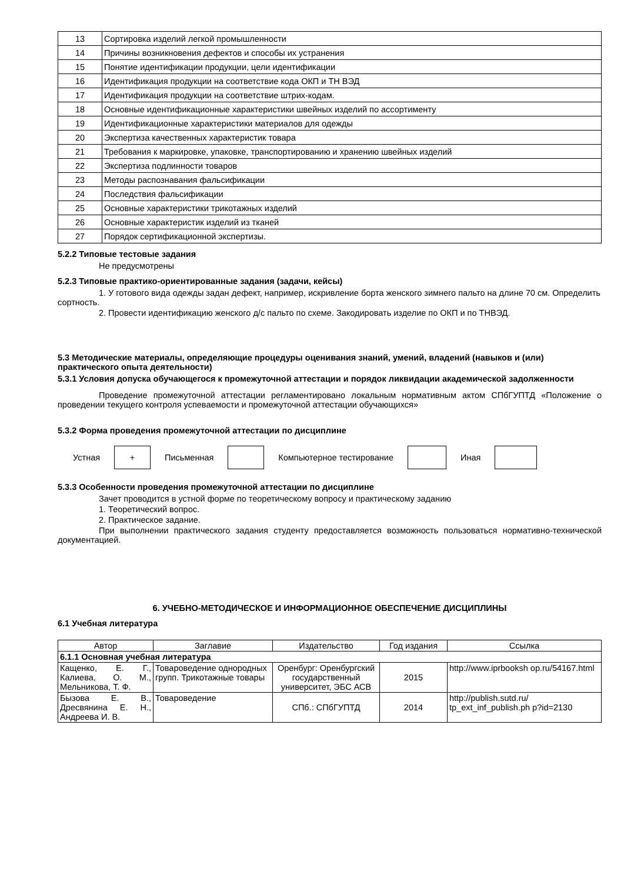| 13 | Сортировка изделий легкой промышленности |
| 14 | Причины возникновения дефектов и способы их устранения |
| 15 | Понятие идентификации продукции, цели идентификации |
| 16 | Идентификация продукции на соответствие кода ОКП и ТН ВЭД |
| 17 | Идентификация продукции на соответствие штрих-кодам. |
| 18 | Основные идентификационные характеристики швейных изделий по ассортименту |
| 19 | Идентификационные характеристики материалов для одежды |
| 20 | Экспертиза качественных характеристик товара |
| 21 | Требования к маркировке, упаковке, транспортированию и хранению швейных изделий |
| 22 | Экспертиза подлинности товаров |
| 23 | Методы распознавания фальсификации |
| 24 | Последствия фальсификации |
| 25 | Основные характеристики трикотажных изделий |
| 26 | Основные характеристик изделий из тканей |
| 27 | Порядок сертификационной экспертизы. |
5.2.2 Типовые тестовые задания
Не предусмотрены
5.2.3 Типовые практико-ориентированные задания (задачи, кейсы)
1. У готового вида одежды задан дефект, например, искривление борта женского зимнего пальто на длине 70 см. Определить сортность.
2. Провести идентификацию женского д/с пальто по схеме. Закодировать изделие по ОКП и по ТНВЭД.
5.3 Методические материалы, определяющие процедуры оценивания знаний, умений, владений (навыков и (или) практического опыта деятельности)
5.3.1 Условия допуска обучающегося к промежуточной аттестации и порядок ликвидации академической задолженности
Проведение промежуточной аттестации регламентировано локальным нормативным актом СПбГУПТД «Положение о проведении текущего контроля успеваемости и промежуточной аттестации обучающихся»
5.3.2 Форма проведения промежуточной аттестации по дисциплине
Устная
+
Письменная Компьютерное тестирование Иная
5.3.3 Особенности проведения промежуточной аттестации по дисциплине
Зачет проводится в устной форме по теоретическому вопросу и практическому заданию
1. Теоретический вопрос.
2. Практическое задание.
При выполнении практического задания студенту предоставляется возможность пользоваться нормативно-технической документацией.
6. УЧЕБНО-МЕТОДИЧЕСКОЕ И ИНФОРМАЦИОННОЕ ОБЕСПЕЧЕНИЕ ДИСЦИПЛИНЫ
6.1 Учебная литература
| Автор | Заглавие | Издательство | Год издания | Ссылка |
| --- | --- | --- | --- | --- |
| 6.1.1 Основная учебная литература | | | | |
| Кащенко, Е. Г., Калиева, О. М., Мельникова, Т. Ф. | Товароведение однородных групп. Трикотажные товары | Оренбург: Оренбургский государственный университет, ЭБС АСВ | 2015 | http://www.iprbooksh op.ru/54167.html |
| Бызова Е. В., Дресвянина Е. Н., Андреева И. В. | Товароведение | СПб.: СПбГУПТД | 2014 | http://publish.sutd.ru/ tp_ext_inf_publish.ph p?id=2130 |